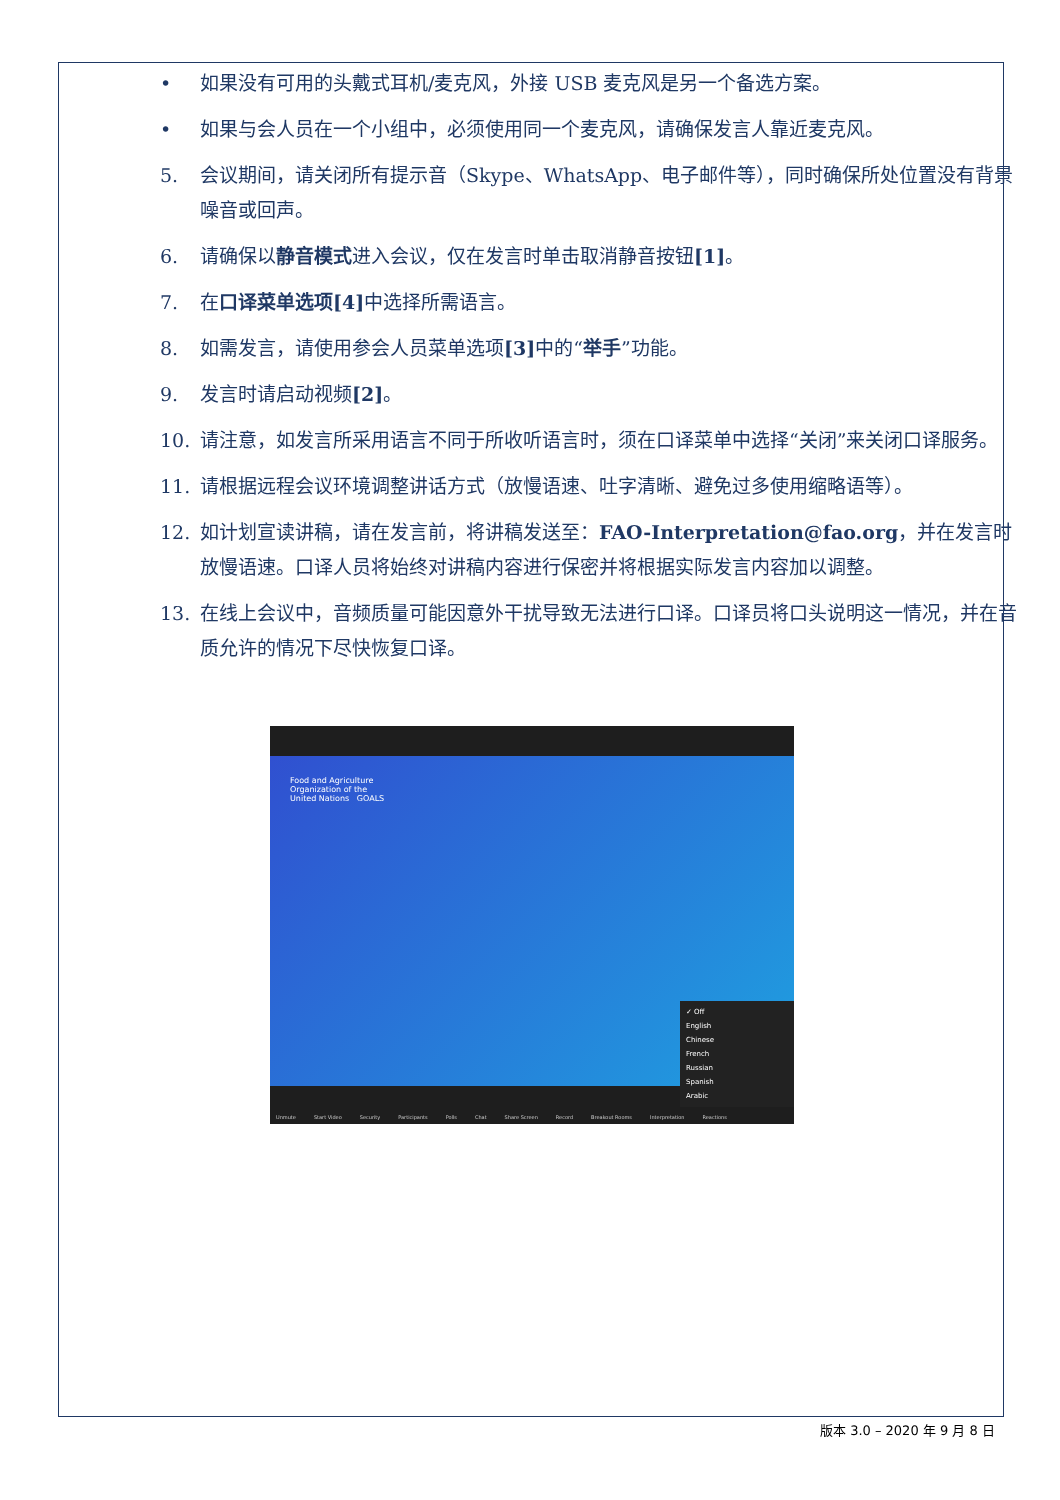• 如果没有可用的头戴式耳机/麦克风，外接 USB 麦克风是另一个备选方案。
• 如果与会人员在一个小组中，必须使用同一个麦克风，请确保发言人靠近麦克风。
5. 会议期间，请关闭所有提示音（Skype、WhatsApp、电子邮件等），同时确保所处位置没有背景噪音或回声。
6. 请确保以静音模式进入会议，仅在发言时单击取消静音按钮[1]。
7. 在口译菜单选项[4] 中选择所需语言。
8. 如需发言，请使用参会人员菜单选项[3] 中的“举手”功能。
9. 发言时请启动视频[2]。
10. 请注意，如发言所采用语言不同于所收听语言时，须在口译菜单中选择“关闭”来关闭口译服务。
11. 请根据远程会议环境调整讲话方式（放慢语速、吐字清晰、避免过多使用缩略语等）。
12. 如计划宣读讲稿，请在发言前，将讲稿发送至：FAO-Interpretation@fao.org，并在发言时放慢语速。口译人员将始终对讲稿内容进行保密并将根据实际发言内容加以调整。
13. 在线上会议中，音频质量可能因意外干扰导致无法进行口译。口译员将口头说明这一情况，并在音质允许的情况下尽快恢复口译。
Food and Agriculture
Organization of the
United Nations GOALS
✓ Off
English
Chinese
French
Russian
Spanish
Arabic
Unmute Start Video Security Participants Polls Chat Share Screen Record Breakout Rooms Interpretation Reactions
版本 3.0 – 2020 年 9 月 8 日